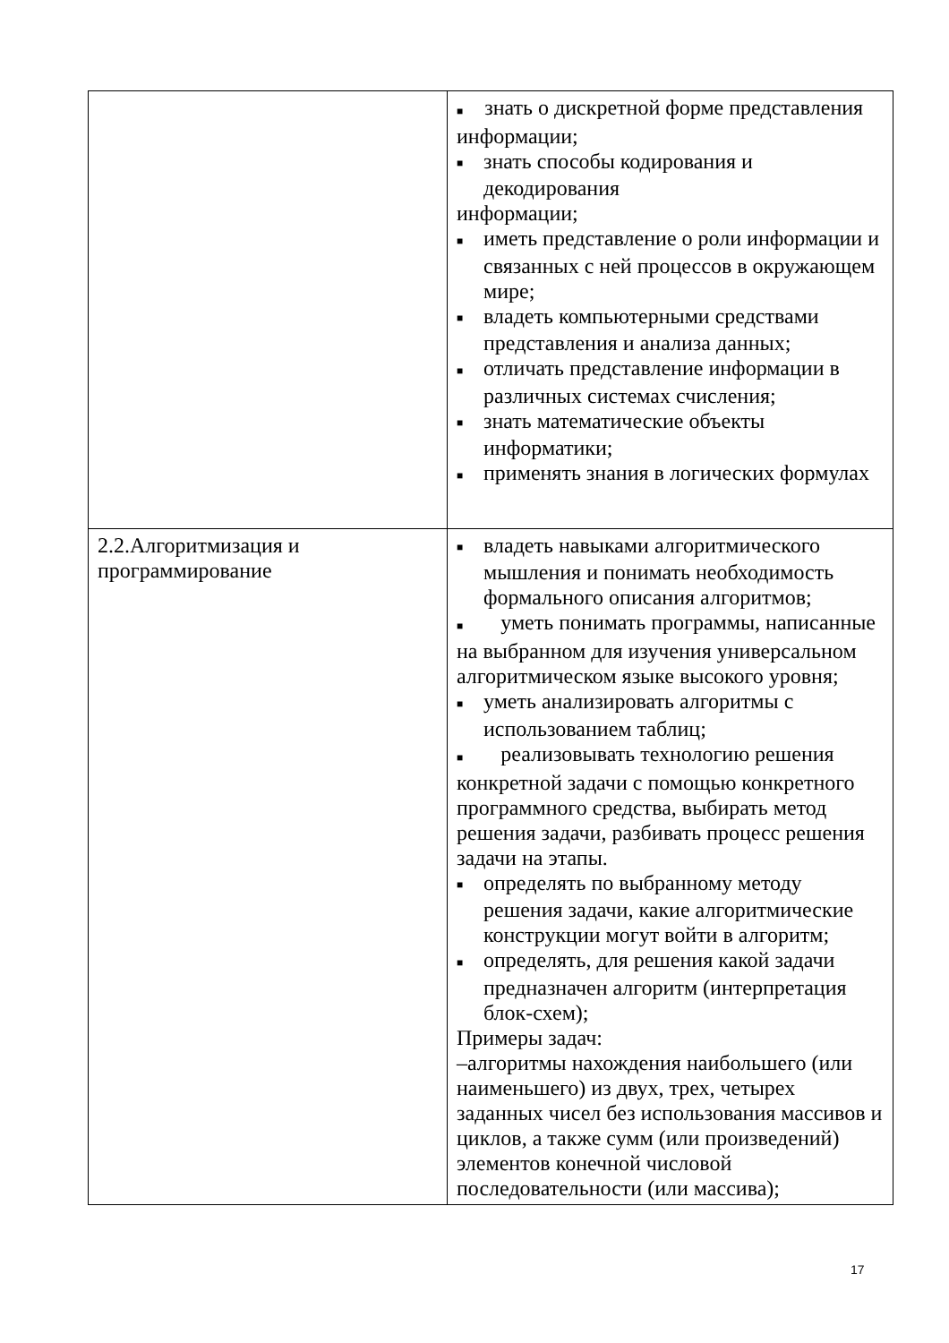| | ■ знать о дискретной форме представления информации; ■ знать способы кодирования и декодирования информации; ■ иметь представление о роли информации и связанных с ней процессов в окружающем мире; ■ владеть компьютерными средствами представления и анализа данных; ■ отличать представление информации в различных системах счисления; ■ знать математические объекты информатики; ■ применять знания в логических формулах |
| 2.2.Алгоритмизация и программирование | ■ владеть навыками алгоритмического мышления и понимать необходимость формального описания алгоритмов; ■ уметь понимать программы, написанные на выбранном для изучения универсальном алгоритмическом языке высокого уровня; ■ уметь анализировать алгоритмы с использованием таблиц; ■ реализовывать технологию решения конкретной задачи с помощью конкретного программного средства, выбирать метод решения задачи, разбивать процесс решения задачи на этапы. ■ определять по выбранному методу решения задачи, какие алгоритмические конструкции могут войти в алгоритм; ■ определять, для решения какой задачи предназначен алгоритм (интерпретация блок-схем); Примеры задач: –алгоритмы нахождения наибольшего (или наименьшего) из двух, трех, четырех заданных чисел без использования массивов и циклов, а также сумм (или произведений) элементов конечной числовой последовательности (или массива); |
17